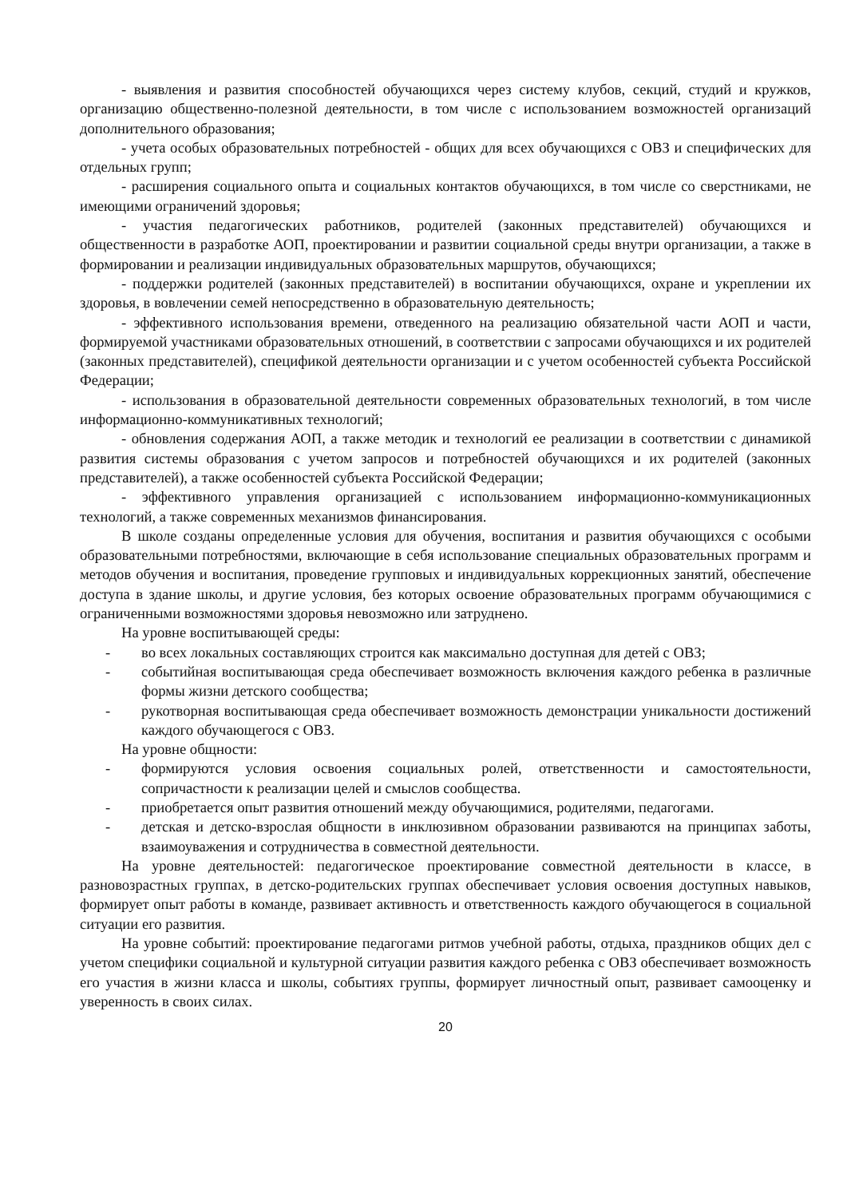- выявления и развития способностей обучающихся через систему клубов, секций, студий и кружков, организацию общественно-полезной деятельности, в том числе с использованием возможностей организаций дополнительного образования;
- учета особых образовательных потребностей - общих для всех обучающихся с ОВЗ и специфических для отдельных групп;
- расширения социального опыта и социальных контактов обучающихся, в том числе со сверстниками, не имеющими ограничений здоровья;
- участия педагогических работников, родителей (законных представителей) обучающихся и общественности в разработке АОП, проектировании и развитии социальной среды внутри организации, а также в формировании и реализации индивидуальных образовательных маршрутов, обучающихся;
- поддержки родителей (законных представителей) в воспитании обучающихся, охране и укреплении их здоровья, в вовлечении семей непосредственно в образовательную деятельность;
- эффективного использования времени, отведенного на реализацию обязательной части АОП и части, формируемой участниками образовательных отношений, в соответствии с запросами обучающихся и их родителей (законных представителей), спецификой деятельности организации и с учетом особенностей субъекта Российской Федерации;
- использования в образовательной деятельности современных образовательных технологий, в том числе информационно-коммуникативных технологий;
- обновления содержания АОП, а также методик и технологий ее реализации в соответствии с динамикой развития системы образования с учетом запросов и потребностей обучающихся и их родителей (законных представителей), а также особенностей субъекта Российской Федерации;
- эффективного управления организацией с использованием информационно-коммуникационных технологий, а также современных механизмов финансирования.
В школе созданы определенные условия для обучения, воспитания и развития обучающихся с особыми образовательными потребностями, включающие в себя использование специальных образовательных программ и методов обучения и воспитания, проведение групповых и индивидуальных коррекционных занятий, обеспечение доступа в здание школы, и другие условия, без которых освоение образовательных программ обучающимися с ограниченными возможностями здоровья невозможно или затруднено.
На уровне воспитывающей среды:
- во всех локальных составляющих строится как максимально доступная для детей с ОВЗ;
- событийная воспитывающая среда обеспечивает возможность включения каждого ребенка в различные формы жизни детского сообщества;
- рукотворная воспитывающая среда обеспечивает возможность демонстрации уникальности достижений каждого обучающегося с ОВЗ.
На уровне общности:
- формируются условия освоения социальных ролей, ответственности и самостоятельности, сопричастности к реализации целей и смыслов сообщества.
- приобретается опыт развития отношений между обучающимися, родителями, педагогами.
- детская и детско-взрослая общности в инклюзивном образовании развиваются на принципах заботы, взаимоуважения и сотрудничества в совместной деятельности.
На уровне деятельностей: педагогическое проектирование совместной деятельности в классе, в разновозрастных группах, в детско-родительских группах обеспечивает условия освоения доступных навыков, формирует опыт работы в команде, развивает активность и ответственность каждого обучающегося в социальной ситуации его развития.
На уровне событий: проектирование педагогами ритмов учебной работы, отдыха, праздников общих дел с учетом специфики социальной и культурной ситуации развития каждого ребенка с ОВЗ обеспечивает возможность его участия в жизни класса и школы, событиях группы, формирует личностный опыт, развивает самооценку и уверенность в своих силах.
20